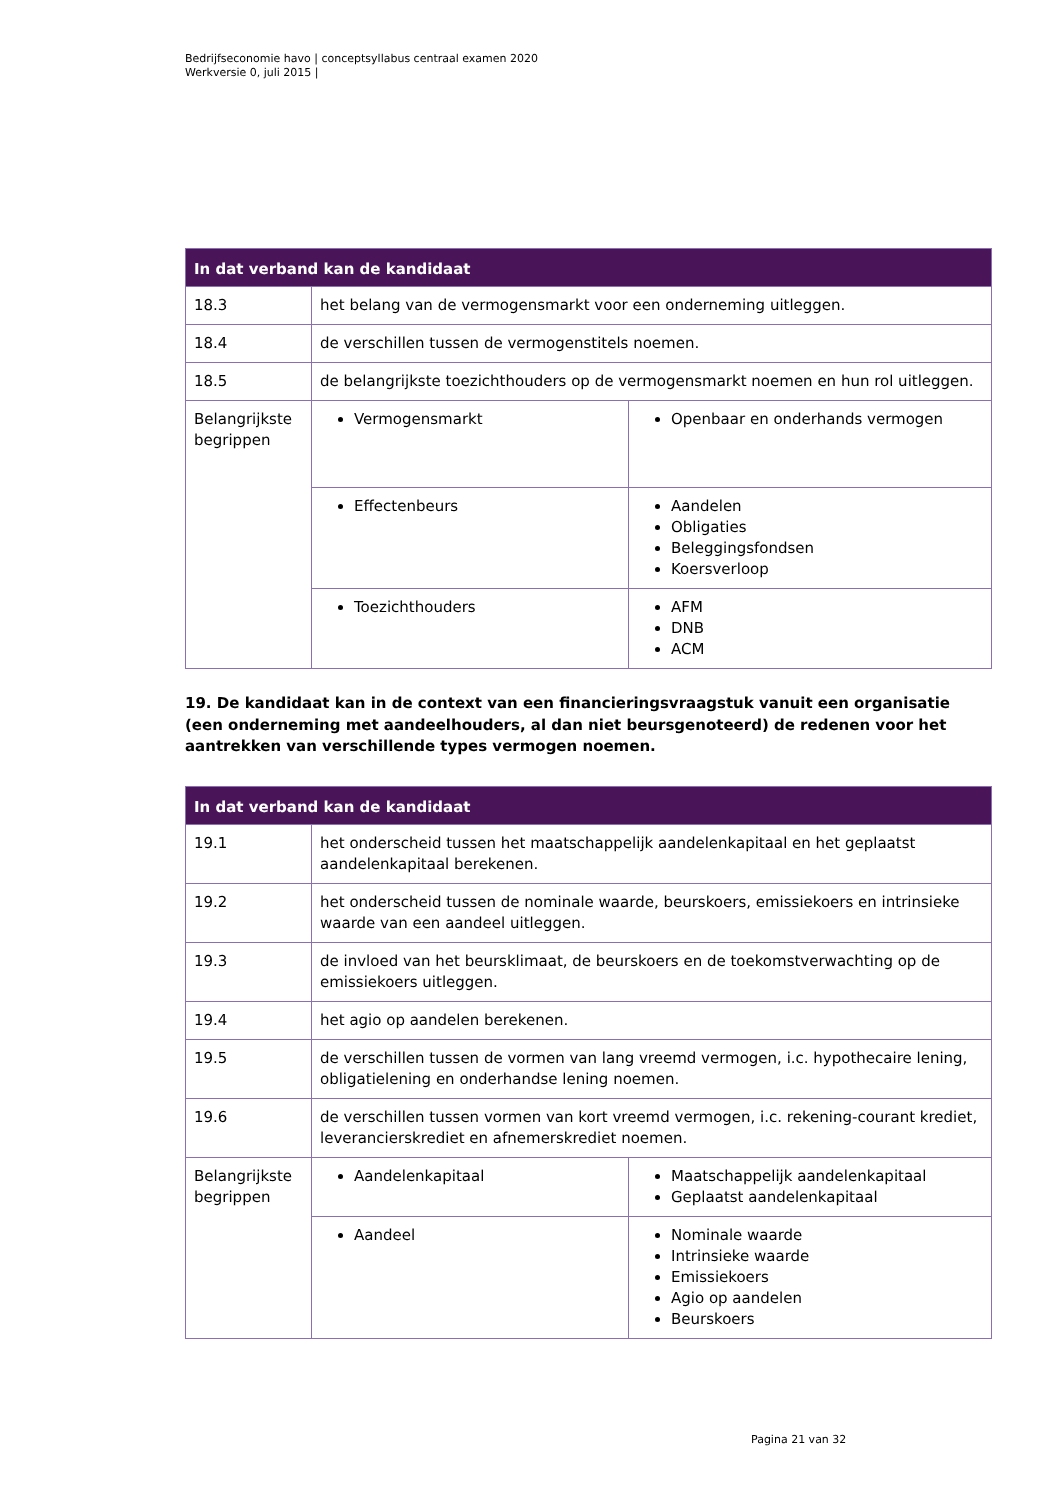Bedrijfseconomie havo | conceptsyllabus centraal examen 2020
Werkversie 0, juli 2015 |
| In dat verband kan de kandidaat | | |
| --- | --- | --- |
| 18.3 | het belang van de vermogensmarkt voor een onderneming uitleggen. | |
| 18.4 | de verschillen tussen de vermogenstitels noemen. | |
| 18.5 | de belangrijkste toezichthouders op de vermogensmarkt noemen en hun rol uitleggen. | |
| Belangrijkste begrippen | Vermogensmarkt | Openbaar en onderhands vermogen |
| | Effectenbeurs | Aandelen Obligaties Beleggingsfondsen Koersverloop |
| | Toezichthouders | AFM DNB ACM |
19. De kandidaat kan in de context van een financieringsvraagstuk vanuit een organisatie (een onderneming met aandeelhouders, al dan niet beursgenoteerd) de redenen voor het aantrekken van verschillende types vermogen noemen.
| In dat verband kan de kandidaat | | |
| --- | --- | --- |
| 19.1 | het onderscheid tussen het maatschappelijk aandelenkapitaal en het geplaatst aandelenkapitaal berekenen. | |
| 19.2 | het onderscheid tussen de nominale waarde, beurskoers, emissiekoers en intrinsieke waarde van een aandeel uitleggen. | |
| 19.3 | de invloed van het beursklimaat, de beurskoers en de toekomstverwachting op de emissiekoers uitleggen. | |
| 19.4 | het agio op aandelen berekenen. | |
| 19.5 | de verschillen tussen de vormen van lang vreemd vermogen, i.c. hypothecaire lening, obligatielening en onderhandse lening noemen. | |
| 19.6 | de verschillen tussen vormen van kort vreemd vermogen, i.c. rekening-courant krediet, leverancierskrediet en afnemerskrediet noemen. | |
| Belangrijkste begrippen | Aandelenkapitaal | Maatschappelijk aandelenkapitaal Geplaatst aandelenkapitaal |
| | Aandeel | Nominale waarde Intrinsieke waarde Emissiekoers Agio op aandelen Beurskoers |
Pagina 21 van 32